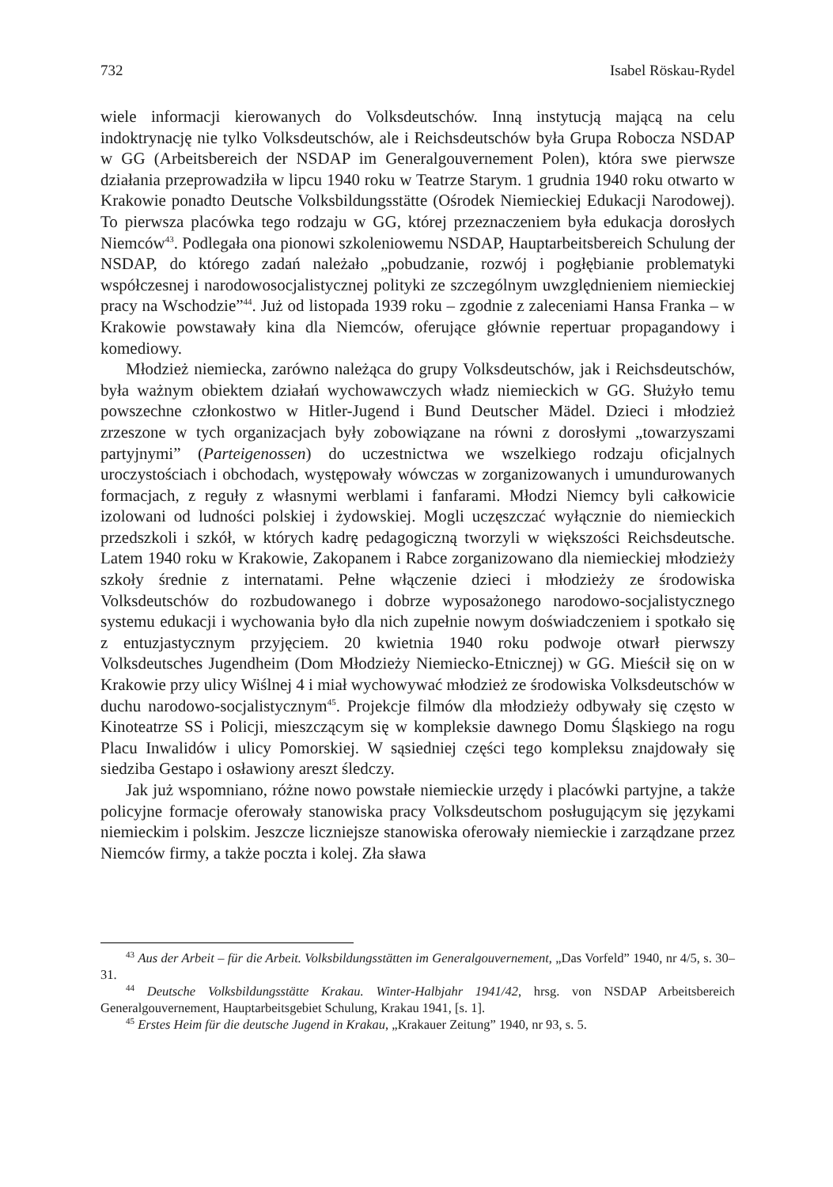732 Isabel Röskau-Rydel
wiele informacji kierowanych do Volksdeutschów. Inną instytucją mającą na celu indoktrynację nie tylko Volksdeutschów, ale i Reichsdeutschów była Grupa Robocza NSDAP w GG (Arbeitsbereich der NSDAP im Generalgouvernement Polen), która swe pierwsze działania przeprowadziła w lipcu 1940 roku w Teatrze Starym. 1 grudnia 1940 roku otwarto w Krakowie ponadto Deutsche Volksbildungsstätte (Ośrodek Niemieckiej Edukacji Narodowej). To pierwsza placówka tego rodzaju w GG, której przeznaczeniem była edukacja dorosłych Niemców<sup>43</sup>. Podlegała ona pionowi szkoleniowemu NSDAP, Hauptarbeitsbereich Schulung der NSDAP, do którego zadań należało „pobudzanie, rozwój i pogłębianie problematyki współczesnej i narodowosocjalistycznej polityki ze szczególnym uwzględnieniem niemieckiej pracy na Wschodzie”<sup>44</sup>. Już od listopada 1939 roku – zgodnie z zaleceniami Hansa Franka – w Krakowie powstawały kina dla Niemców, oferujące głównie repertuar propagandowy i komediowy.
Młodzież niemiecka, zarówno należąca do grupy Volksdeutschów, jak i Reichsdeutschów, była ważnym obiektem działań wychowawczych władz niemieckich w GG. Służyło temu powszechne członkostwo w Hitler-Jugend i Bund Deutscher Mädel. Dzieci i młodzież zrzeszone w tych organizacjach były zobowiązane na równi z dorosłymi „towarzyszami partyjnymi” (Parteigenossen) do uczestnictwa we wszelkiego rodzaju oficjalnych uroczystościach i obchodach, występowały wówczas w zorganizowanych i umundurowanych formacjach, z reguły z własnymi werblami i fanfarami. Młodzi Niemcy byli całkowicie izolowani od ludności polskiej i żydowskiej. Mogli uczęszczać wyłącznie do niemieckich przedszkoli i szkół, w których kadrę pedagogiczną tworzyli w większości Reichsdeutsche. Latem 1940 roku w Krakowie, Zakopanem i Rabce zorganizowano dla niemieckiej młodzieży szkoły średnie z internatami. Pełne włączenie dzieci i młodzieży ze środowiska Volksdeutschów do rozbudowanego i dobrze wyposażonego narodowo-socjalistycznego systemu edukacji i wychowania było dla nich zupełnie nowym doświadczeniem i spotkało się z entuzjastycznym przyjęciem. 20 kwietnia 1940 roku podwoje otwarł pierwszy Volksdeutsches Jugendheim (Dom Młodzieży Niemiecko-Etnicznej) w GG. Mieścił się on w Krakowie przy ulicy Wiślnej 4 i miał wychowywać młodzież ze środowiska Volksdeutschów w duchu narodowo-socjalistycznym<sup>45</sup>. Projekcje filmów dla młodzieży odbywały się często w Kinoteatrze SS i Policji, mieszczącym się w kompleksie dawnego Domu Śląskiego na rogu Placu Inwalidów i ulicy Pomorskiej. W sąsiedniej części tego kompleksu znajdowały się siedziba Gestapo i osławiony areszt śledczy.
Jak już wspomniano, różne nowo powstałe niemieckie urzędy i placówki partyjne, a także policyjne formacje oferowały stanowiska pracy Volksdeutschom posługującym się językami niemieckim i polskim. Jeszcze liczniejsze stanowiska oferowały niemieckie i zarządzane przez Niemców firmy, a także poczta i kolej. Zła sława
<sup>43</sup> Aus der Arbeit – für die Arbeit. Volksbildungsstätten im Generalgouvernement, „Das Vorfeld” 1940, nr 4/5, s. 30–31.
<sup>44</sup> Deutsche Volksbildungsstätte Krakau. Winter-Halbjahr 1941/42, hrsg. von NSDAP Arbeitsbereich Generalgouvernement, Hauptarbeitsgebiet Schulung, Krakau 1941, [s. 1].
<sup>45</sup> Erstes Heim für die deutsche Jugend in Krakau, „Krakauer Zeitung” 1940, nr 93, s. 5.